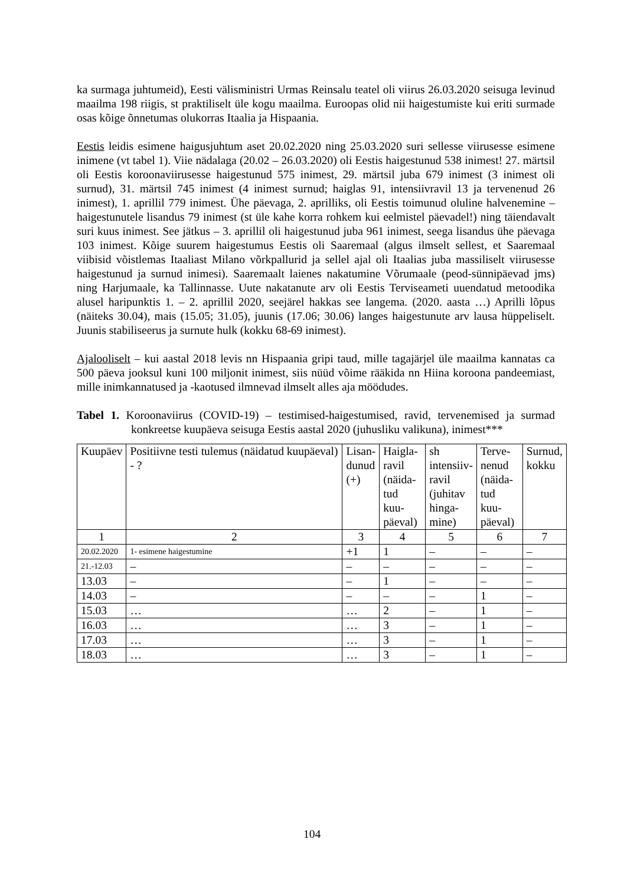ka surmaga juhtumeid), Eesti välisministri Urmas Reinsalu teatel oli viirus 26.03.2020 seisuga levinud maailma 198 riigis, st praktiliselt üle kogu maailma. Euroopas olid nii haigestumiste kui eriti surmade osas kõige õnnetumas olukorras Itaalia ja Hispaania.
Eestis leidis esimene haigusjuhtum aset 20.02.2020 ning 25.03.2020 suri sellesse viirusesse esimene inimene (vt tabel 1). Viie nädalaga (20.02 – 26.03.2020) oli Eestis haigestunud 538 inimest! 27. märtsil oli Eestis koroonaviirusesse haigestunud 575 inimest, 29. märtsil juba 679 inimest (3 inimest oli surnud), 31. märtsil 745 inimest (4 inimest surnud; haiglas 91, intensiivravil 13 ja tervenenud 26 inimest), 1. aprillil 779 inimest. Ühe päevaga, 2. aprilliks, oli Eestis toimunud oluline halvenemine – haigestunutele lisandus 79 inimest (st üle kahe korra rohkem kui eelmistel päevadel!) ning täiendavalt suri kuus inimest. See jätkus – 3. aprillil oli haigestunud juba 961 inimest, seega lisandus ühe päevaga 103 inimest. Kõige suurem haigestumus Eestis oli Saaremaal (algus ilmselt sellest, et Saaremaal viibisid võistlemas Itaaliast Milano võrkpallurid ja sellel ajal oli Itaalias juba massiliselt viirusesse haigestunud ja surnud inimesi). Saaremaalt laienes nakatumine Võrumaale (peod-sünnipäevad jms) ning Harjumaale, ka Tallinnasse. Uute nakatanute arv oli Eestis Terviseameti uuendatud metoodika alusel haripunktis 1. – 2. aprillil 2020, seejärel hakkas see langema. (2020. aasta …) Aprilli lõpus (näiteks 30.04), mais (15.05; 31.05), juunis (17.06; 30.06) langes haigestunute arv lausa hüppeliselt. Juunis stabiliseerus ja surnute hulk (kokku 68-69 inimest).
Ajalooliselt – kui aastal 2018 levis nn Hispaania gripi taud, mille tagajärjel üle maailma kannatas ca 500 päeva jooksul kuni 100 miljonit inimest, siis nüüd võime rääkida nn Hiina koroona pandeemiast, mille inimkannatused ja -kaotused ilmnevad ilmselt alles aja möödudes.
Tabel 1. Koroonaviirus (COVID-19) – testimised-haigestumised, ravid, tervenemised ja surmad konkreetse kuupäeva seisuga Eestis aastal 2020 (juhusliku valikuna), inimest***
| Kuupäev | Positiivne testi tulemus (näidatud kuupäeval) - ? | Lisan- dunud (+) | Haigla- ravil (näida- tud kuu- päeval) | sh intensiiv- ravil (juhitav hinga- mine) | Terve- nenud (näida- tud kuu- päeval) | Surnud, kokku |
| 1 | 2 | 3 | 4 | 5 | 6 | 7 |
| 20.02.2020 | 1- esimene haigestumine | +1 | 1 | – | – | – |
| 21.-12.03 | – | – | – | – | – | – |
| 13.03 | – | – | 1 | – | – | – |
| 14.03 | – | – | – | – | 1 | – |
| 15.03 | … | … | 2 | – | 1 | – |
| 16.03 | … | … | 3 | – | 1 | – |
| 17.03 | … | … | 3 | – | 1 | – |
| 18.03 | … | … | 3 | – | 1 | – |
104